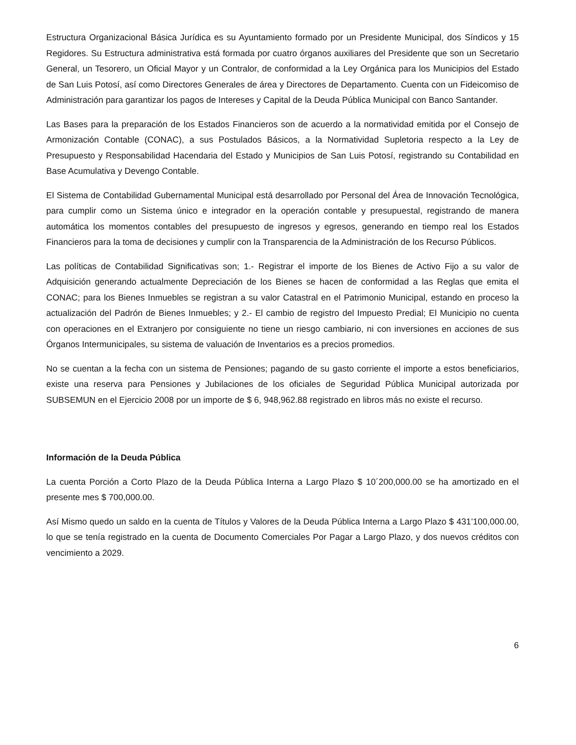Estructura Organizacional Básica Jurídica es su Ayuntamiento formado por un Presidente Municipal, dos Síndicos y 15 Regidores. Su Estructura administrativa está formada por cuatro órganos auxiliares del Presidente que son un Secretario General, un Tesorero, un Oficial Mayor y un Contralor, de conformidad a la Ley Orgánica para los Municipios del Estado de San Luis Potosí, así como Directores Generales de área y Directores de Departamento. Cuenta con un Fideicomiso de Administración para garantizar los pagos de Intereses y Capital de la Deuda Pública Municipal con Banco Santander.
Las Bases para la preparación de los Estados Financieros son de acuerdo a la normatividad emitida por el Consejo de Armonización Contable (CONAC), a sus Postulados Básicos, a la Normatividad Supletoria respecto a la Ley de Presupuesto y Responsabilidad Hacendaria del Estado y Municipios de San Luis Potosí, registrando su Contabilidad en Base Acumulativa y Devengo Contable.
El Sistema de Contabilidad Gubernamental Municipal está desarrollado por Personal del Área de Innovación Tecnológica, para cumplir como un Sistema único e integrador en la operación contable y presupuestal, registrando de manera automática los momentos contables del presupuesto de ingresos y egresos, generando en tiempo real los Estados Financieros para la toma de decisiones y cumplir con la Transparencia de la Administración de los Recurso Públicos.
Las políticas de Contabilidad Significativas son; 1.- Registrar el importe de los Bienes de Activo Fijo a su valor de Adquisición generando actualmente Depreciación de los Bienes se hacen de conformidad a las Reglas que emita el CONAC; para los Bienes Inmuebles se registran a su valor Catastral en el Patrimonio Municipal, estando en proceso la actualización del Padrón de Bienes Inmuebles; y 2.- El cambio de registro del Impuesto Predial; El Municipio no cuenta con operaciones en el Extranjero por consiguiente no tiene un riesgo cambiario, ni con inversiones en acciones de sus Órganos Intermunicipales, su sistema de valuación de Inventarios es a precios promedios.
No se cuentan a la fecha con un sistema de Pensiones; pagando de su gasto corriente el importe a estos beneficiarios, existe una reserva para Pensiones y Jubilaciones de los oficiales de Seguridad Pública Municipal autorizada por SUBSEMUN en el Ejercicio 2008 por un importe de $ 6, 948,962.88 registrado en libros más no existe el recurso.
Información de la Deuda Pública
La cuenta Porción a Corto Plazo de la Deuda Pública Interna a Largo Plazo $ 10´200,000.00 se ha amortizado en el presente mes $ 700,000.00.
Así Mismo quedo un saldo en la cuenta de Títulos y Valores de la Deuda Pública Interna a Largo Plazo $ 431’100,000.00, lo que se tenía registrado en la cuenta de Documento Comerciales Por Pagar a Largo Plazo, y dos nuevos créditos con vencimiento a 2029.
6